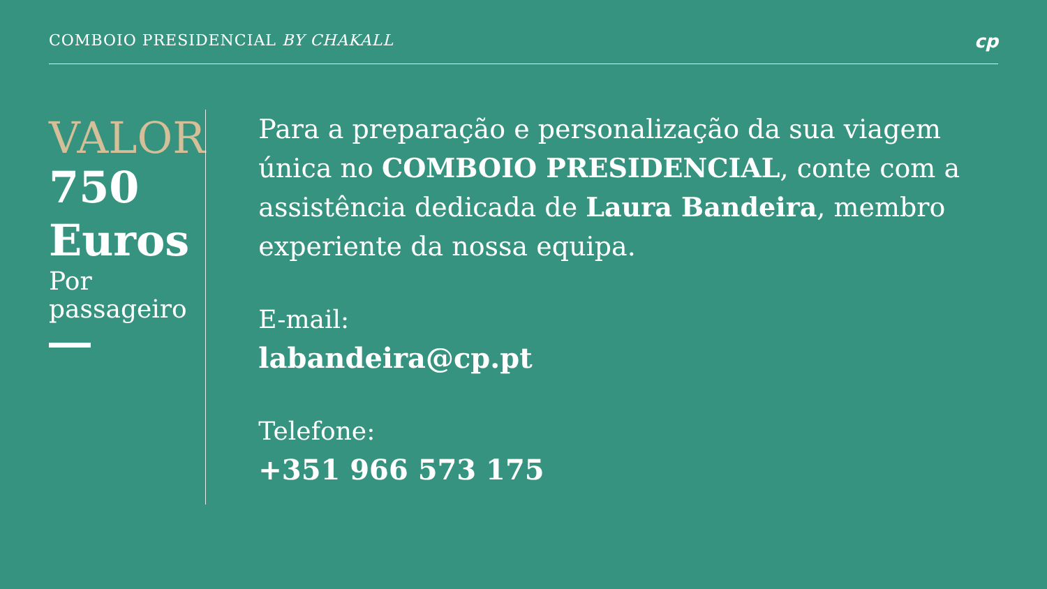COMBOIO PRESIDENCIAL BY CHAKALL
cp
VALOR
750 Euros
Por passageiro
Para a preparação e personalização da sua viagem única no COMBOIO PRESIDENCIAL, conte com a assistência dedicada de Laura Bandeira, membro experiente da nossa equipa.
E-mail:
labandeira@cp.pt
Telefone:
+351 966 573 175